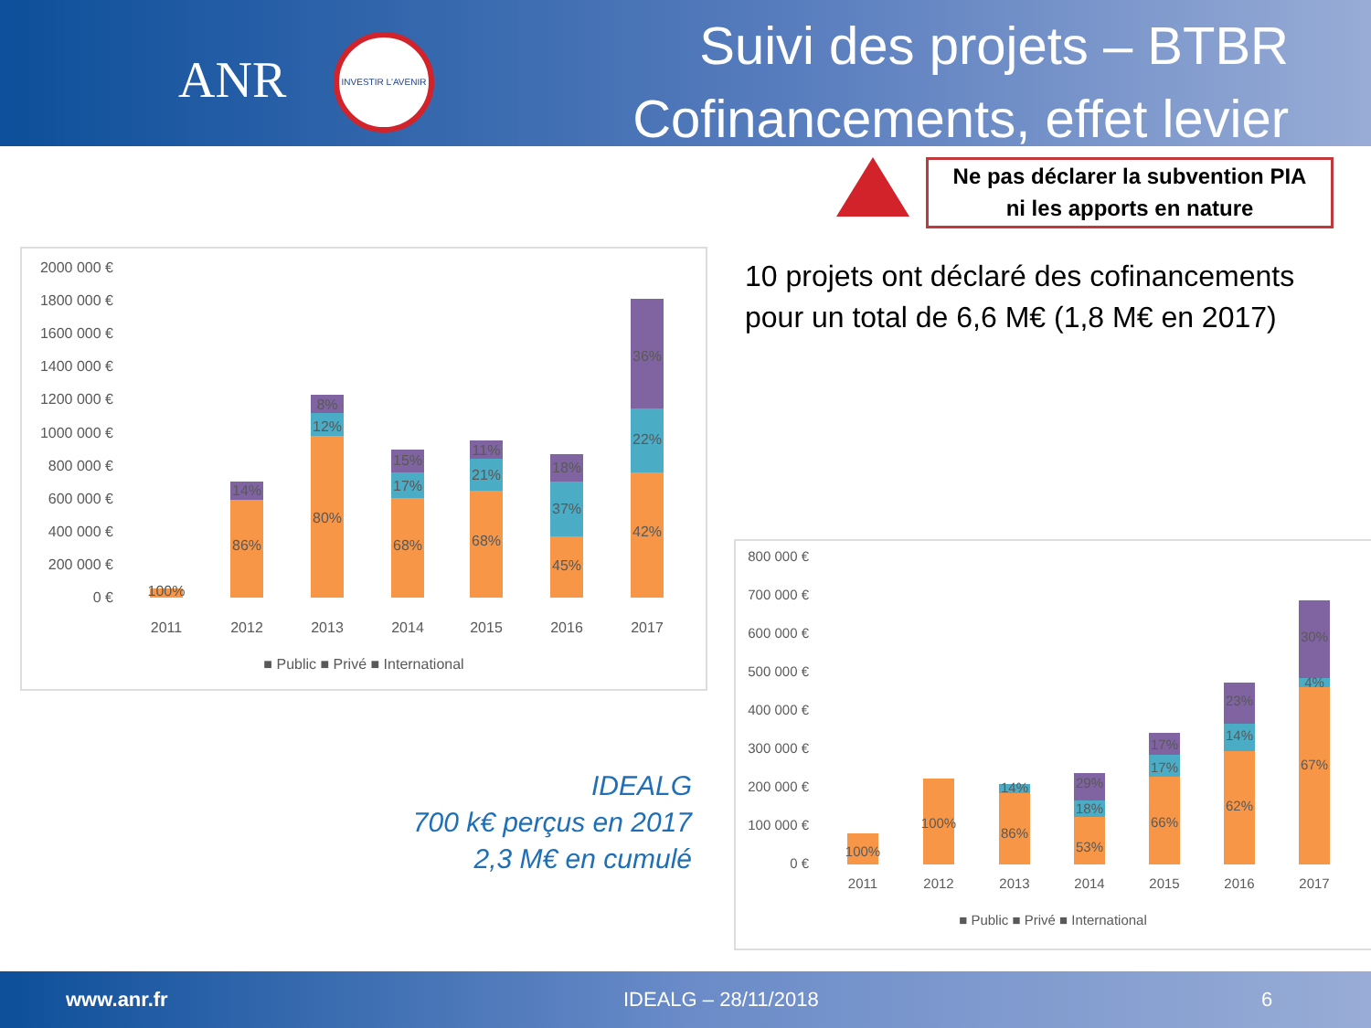ANR
INVESTIR L'AVENIR
Suivi des projets – BTBR
Cofinancements, effet levier
Ne pas déclarer la subvention PIA
ni les apports en nature
2000 000 €
1800 000 €
1600 000 €
1400 000 €
1200 000 €
1000 000 €
800 000 €
600 000 €
400 000 €
200 000 €
0 €
2011
2012
2013
2014
2015
2016
2017
100%
86%
14%
80%
12%
8%
68%
17%
15%
68%
21%
11%
45%
37%
18%
42%
22%
36%
■ Public ■ Privé ■ International
10 projets ont déclaré des cofinancements pour un total de 6,6 M€ (1,8 M€ en 2017)
IDEALG
700 k€ perçus en 2017
2,3 M€ en cumulé
800 000 €
700 000 €
600 000 €
500 000 €
400 000 €
300 000 €
200 000 €
100 000 €
0 €
2011
2012
2013
2014
2015
2016
2017
100%
100%
86%
14%
53%
18%
29%
66%
17%
17%
62%
14%
23%
67%
4%
30%
■ Public ■ Privé ■ International
www.anr.fr IDEALG – 28/11/2018 6